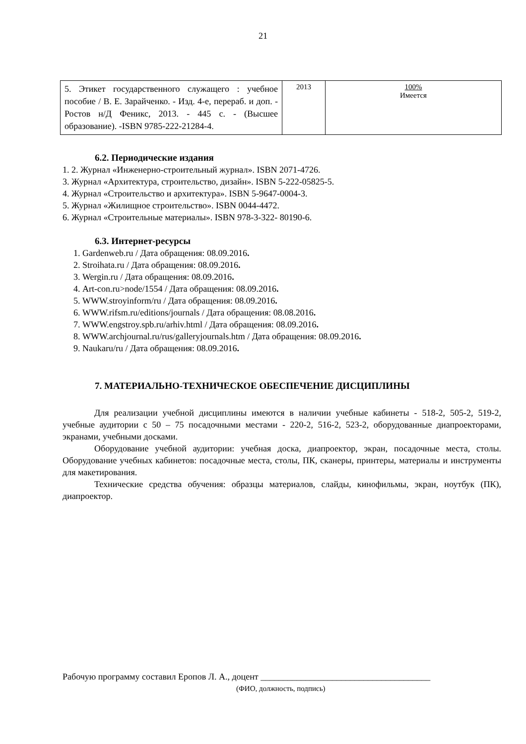21
| 5. Этикет государственного служащего : учебное пособие / В. Е. Зарайченко. - Изд. 4-е, перераб. и доп. - Ростов н/Д Феникс, 2013. - 445 с. - (Высшее образование). -ISBN 9785-222-21284-4. | 2013 | 100% Имеется |
6.2. Периодические издания
1. 2. Журнал «Инженерно-строительный журнал». ISBN 2071-4726.
3. Журнал «Архитектура, строительство, дизайн». ISBN 5-222-05825-5.
4. Журнал «Строительство и архитектура». ISBN 5-9647-0004-3.
5. Журнал «Жилищное строительство». ISBN 0044-4472.
6. Журнал «Строительные материалы». ISBN 978-3-322- 80190-6.
6.3. Интернет-ресурсы
1. Gardenweb.ru / Дата обращения: 08.09.2016.
2. Stroihata.ru / Дата обращения: 08.09.2016.
3. Wergin.ru / Дата обращения: 08.09.2016.
4. Art-con.ru>node/1554 / Дата обращения: 08.09.2016.
5. WWW.stroyinform/ru / Дата обращения: 08.09.2016.
6. WWW.rifsm.ru/editions/journals / Дата обращения: 08.08.2016.
7. WWW.engstroy.spb.ru/arhiv.html / Дата обращения: 08.09.2016.
8. WWW.archjournal.ru/rus/galleryjournals.htm / Дата обращения: 08.09.2016.
9. Naukaru/ru / Дата обращения: 08.09.2016.
7. МАТЕРИАЛЬНО-ТЕХНИЧЕСКОЕ ОБЕСПЕЧЕНИЕ ДИСЦИПЛИНЫ
Для реализации учебной дисциплины имеются в наличии учебные кабинеты - 518-2, 505-2, 519-2, учебные аудитории с 50 – 75 посадочными местами - 220-2, 516-2, 523-2, оборудованные диапроекторами, экранами, учебными досками.
Оборудование учебной аудитории: учебная доска, диапроектор, экран, посадочные места, столы. Оборудование учебных кабинетов: посадочные места, столы, ПК, сканеры, принтеры, материалы и инструменты для макетирования.
Технические средства обучения: образцы материалов, слайды, кинофильмы, экран, ноутбук (ПК), диапроектор.
Рабочую программу составил Еропов Л. А., доцент ______________________________________
(ФИО, должность, подпись)